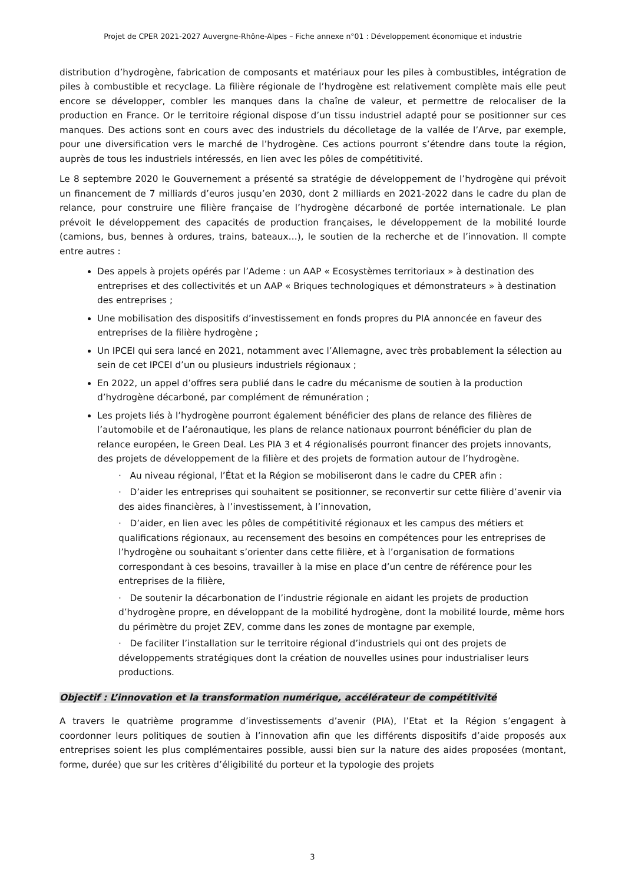Projet de CPER 2021-2027 Auvergne-Rhône-Alpes – Fiche annexe n°01 : Développement économique et industrie
distribution d’hydrogène, fabrication de composants et matériaux pour les piles à combustibles, intégration de piles à combustible et recyclage. La filière régionale de l’hydrogène est relativement complète mais elle peut encore se développer, combler les manques dans la chaîne de valeur, et permettre de relocaliser de la production en France. Or le territoire régional dispose d’un tissu industriel adapté pour se positionner sur ces manques. Des actions sont en cours avec des industriels du décolletage de la vallée de l’Arve, par exemple, pour une diversification vers le marché de l’hydrogène. Ces actions pourront s’étendre dans toute la région, auprès de tous les industriels intéressés, en lien avec les pôles de compétitivité.
Le 8 septembre 2020 le Gouvernement a présenté sa stratégie de développement de l’hydrogène qui prévoit un financement de 7 milliards d’euros jusqu’en 2030, dont 2 milliards en 2021-2022 dans le cadre du plan de relance, pour construire une filière française de l’hydrogène décarboné de portée internationale. Le plan prévoit le développement des capacités de production françaises, le développement de la mobilité lourde (camions, bus, bennes à ordures, trains, bateaux…), le soutien de la recherche et de l’innovation. Il compte entre autres :
Des appels à projets opérés par l’Ademe : un AAP « Ecosystèmes territoriaux » à destination des entreprises et des collectivités et un AAP « Briques technologiques et démonstrateurs » à destination des entreprises ;
Une mobilisation des dispositifs d’investissement en fonds propres du PIA annoncée en faveur des entreprises de la filière hydrogène ;
Un IPCEI qui sera lancé en 2021, notamment avec l’Allemagne, avec très probablement la sélection au sein de cet IPCEI d’un ou plusieurs industriels régionaux ;
En 2022, un appel d’offres sera publié dans le cadre du mécanisme de soutien à la production d’hydrogène décarboné, par complément de rémunération ;
Les projets liés à l’hydrogène pourront également bénéficier des plans de relance des filières de l’automobile et de l’aéronautique, les plans de relance nationaux pourront bénéficier du plan de relance européen, le Green Deal. Les PIA 3 et 4 régionalisés pourront financer des projets innovants, des projets de développement de la filière et des projets de formation autour de l’hydrogène.
· Au niveau régional, l’État et la Région se mobiliseront dans le cadre du CPER afin :
· D’aider les entreprises qui souhaitent se positionner, se reconvertir sur cette filière d’avenir via des aides financières, à l’investissement, à l’innovation,
· D’aider, en lien avec les pôles de compétitivité régionaux et les campus des métiers et qualifications régionaux, au recensement des besoins en compétences pour les entreprises de l’hydrogène ou souhaitant s’orienter dans cette filière, et à l’organisation de formations correspondant à ces besoins, travailler à la mise en place d’un centre de référence pour les entreprises de la filière,
· De soutenir la décarbonation de l’industrie régionale en aidant les projets de production d’hydrogène propre, en développant de la mobilité hydrogène, dont la mobilité lourde, même hors du périmètre du projet ZEV, comme dans les zones de montagne par exemple,
· De faciliter l’installation sur le territoire régional d’industriels qui ont des projets de développements stratégiques dont la création de nouvelles usines pour industrialiser leurs productions.
Objectif : L’innovation et la transformation numérique, accélérateur de compétitivité
A travers le quatrième programme d’investissements d’avenir (PIA), l’Etat et la Région s’engagent à coordonner leurs politiques de soutien à l’innovation afin que les différents dispositifs d’aide proposés aux entreprises soient les plus complémentaires possible, aussi bien sur la nature des aides proposées (montant, forme, durée) que sur les critères d’éligibilité du porteur et la typologie des projets
3